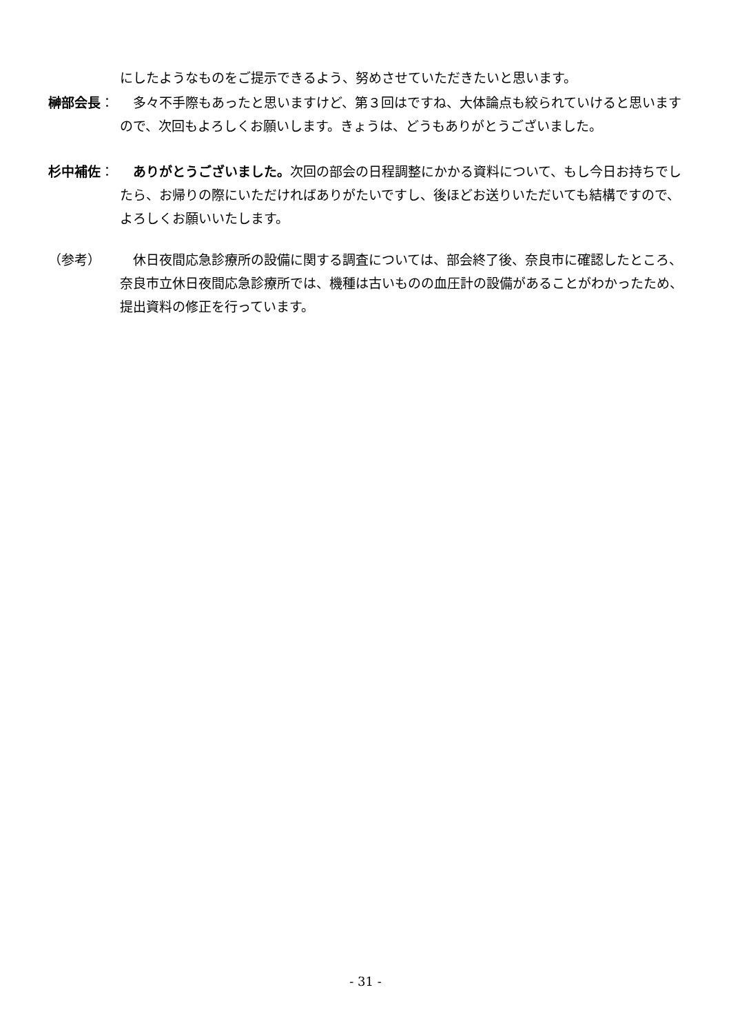にしたようなものをご提示できるよう、努めさせていただきたいと思います。
榊部会長： 　多々不手際もあったと思いますけど、第３回はですね、大体論点も絞られていけると思いますので、次回もよろしくお願いします。きょうは、どうもありがとうございました。
杉中補佐： ありがとうございました。次回の部会の日程調整にかかる資料について、もし今日お持ちでしたら、お帰りの際にいただければありがたいですし、後ほどお送りいただいても結構ですので、よろしくお願いいたします。
（参考） 　休日夜間応急診療所の設備に関する調査については、部会終了後、奈良市に確認したところ、奈良市立休日夜間応急診療所では、機種は古いものの血圧計の設備があることがわかったため、提出資料の修正を行っています。
- 31 -